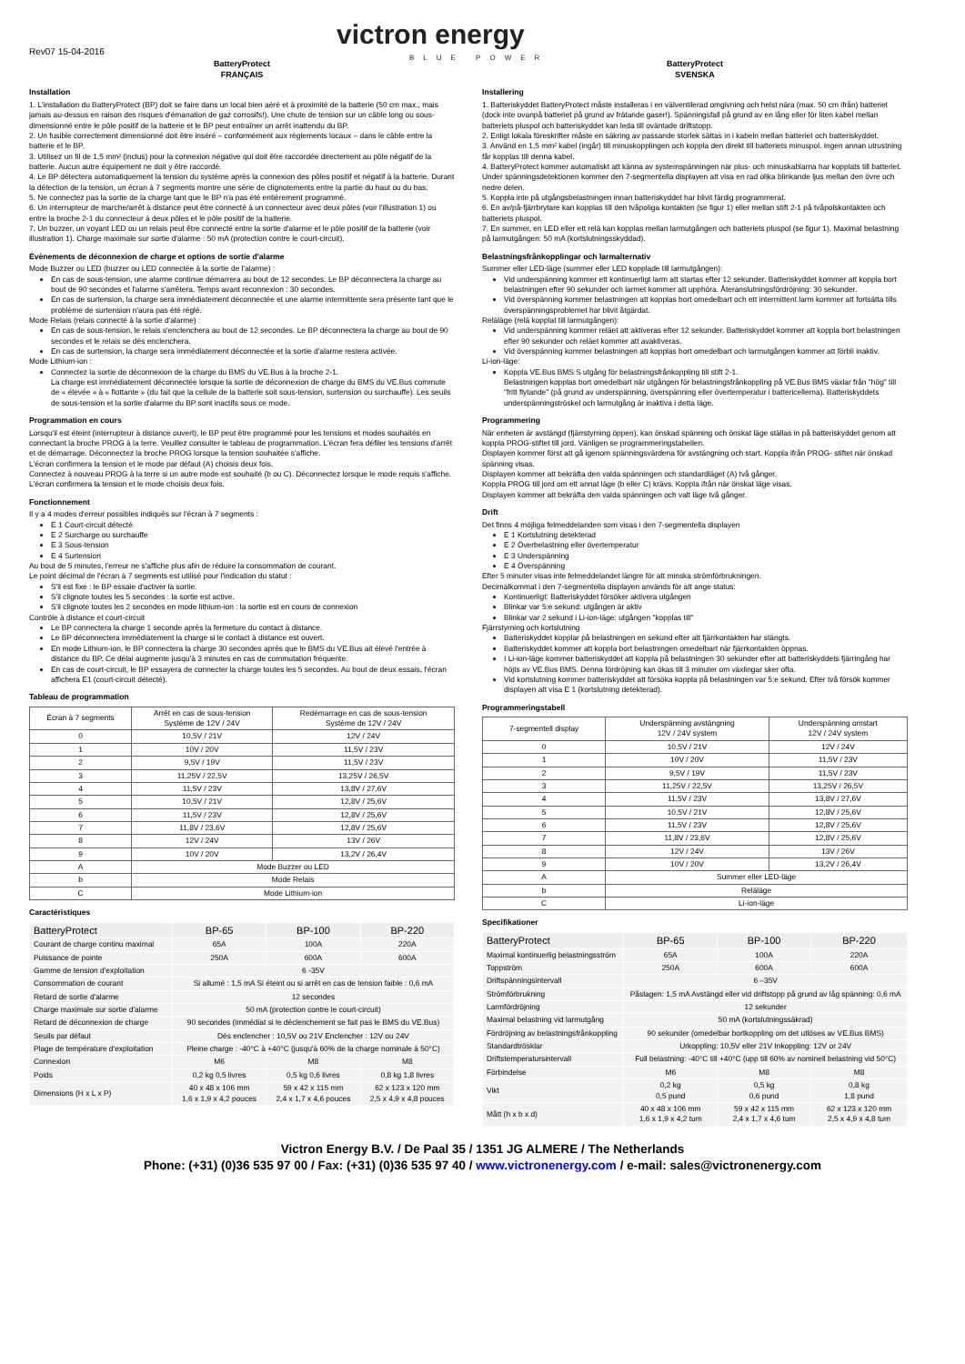Rev07 15-04-2016
victron energy
BLUE POWER
BatteryProtect
FRANÇAIS
Installation
1. L'installation du BatteryProtect (BP) doit se faire dans un local bien aéré et à proximité de la batterie (50 cm max., mais jamais au-dessus en raison des risques d'émanation de gaz corrosifs!). Une chute de tension sur un câble long ou sous-dimensionné entre le pôle positif de la batterie et le BP peut entraîner un arrêt inattendu du BP.
2. Un fusible correctement dimensionné doit être inséré – conformément aux règlements locaux – dans le câble entre la batterie et le BP.
3. Utilisez un fil de 1,5 mm² (inclus) pour la connexion négative qui doit être raccordée directement au pôle négatif de la batterie. Aucun autre équipement ne doit y être raccordé.
4. Le BP détectera automatiquement la tension du système après la connexion des pôles positif et négatif à la batterie. Durant la détection de la tension, un écran à 7 segments montre une série de clignotements entre la partie du haut ou du bas.
5. Ne connectez pas la sortie de la charge tant que le BP n'a pas été entièrement programmé.
6. Un interrupteur de marche/arrêt à distance peut être connecté à un connecteur avec deux pôles (voir l'illustration 1) ou entre la broche 2-1 du connecteur à deux pôles et le pôle positif de la batterie.
7. Un buzzer, un voyant LED ou un relais peut être connecté entre la sortie d'alarme et le pôle positif de la batterie (voir illustration 1). Charge maximale sur sortie d'alarme : 50 mA (protection contre le court-circuit).
Évènements de déconnexion de charge et options de sortie d'alarme
Mode Buzzer ou LED (buzzer ou LED connectée à la sortie de l'alarme) :
En cas de sous-tension, une alarme continue démarrera au bout de 12 secondes. Le BP déconnectera la charge au bout de 90 secondes et l'alarme s'arrêtera. Temps avant reconnexion : 30 secondes.
En cas de surtension, la charge sera immédiatement déconnectée et une alarme intermittente sera présente tant que le problème de surtension n'aura pas été réglé.
Mode Relais (relais connecté à la sortie d'alarme) :
En cas de sous-tension, le relais s'enclenchera au bout de 12 secondes. Le BP déconnectera la charge au bout de 90 secondes et le relais se dés enclenchera.
En cas de surtension, la charge sera immédiatement déconnectée et la sortie d'alarme restera activée.
Mode Lithium-ion :
Connectez la sortie de déconnexion de la charge du BMS du VE.Bus à la broche 2-1.
La charge est immédiatement déconnectée lorsque la sortie de déconnexion de charge du BMS du VE.Bus commute de « élevée » à « flottante » (du fait que la cellule de la batterie soit sous-tension, surtension ou surchauffe). Les seuils de sous-tension et la sortie d'alarme du BP sont inactifs sous ce mode.
Programmation en cours
Lorsqu'il est éteint (interrupteur à distance ouvert), le BP peut être programmé pour les tensions et modes souhaités en connectant la broche PROG à la terre. Veuillez consulter le tableau de programmation. L'écran fera défiler les tensions d'arrêt et de démarrage. Déconnectez la broche PROG lorsque la tension souhaitée s'affiche.
L'écran confirmera la tension et le mode par défaut (A) choisis deux fois.
Connectez à nouveau PROG à la terre si un autre mode est souhaité (b ou C). Déconnectez lorsque le mode requis s'affiche.
L'écran confirmera la tension et le mode choisis deux fois.
Fonctionnement
Il y a 4 modes d'erreur possibles indiqués sur l'écran à 7 segments :
E 1 Court-circuit détecté
E 2 Surcharge ou surchauffe
E 3 Sous-tension
E 4 Surtension
Au bout de 5 minutes, l'erreur ne s'affiche plus afin de réduire la consommation de courant.
Le point décimal de l'écran à 7 segments est utilisé pour l'indication du statut :
S'il est fixe : le BP essaie d'activer la sortie.
S'il clignote toutes les 5 secondes : la sortie est active.
S'il clignote toutes les 2 secondes en mode lithium-ion : la sortie est en cours de connexion
Contrôle à distance et court-circuit
Le BP connectera la charge 1 seconde après la fermeture du contact à distance.
Le BP déconnectera immédiatement la charge si le contact à distance est ouvert.
En mode Lithium-ion, le BP connectera la charge 30 secondes après que le BMS du VE.Bus ait élevé l'entrée à distance du BP. Ce délai augmente jusqu'à 3 minutes en cas de commutation fréquente.
En cas de court-circuit, le BP essayera de connecter la charge toutes les 5 secondes. Au bout de deux essais, l'écran affichera E1 (court-circuit détecté).
Tableau de programmation
| Écran à 7 segments | Arrêt en cas de sous-tension Système de 12V / 24V | Redémarrage en cas de sous-tension Système de 12V / 24V |
| --- | --- | --- |
| 0 | 10,5V / 21V | 12V / 24V |
| 1 | 10V / 20V | 11,5V / 23V |
| 2 | 9,5V / 19V | 11,5V / 23V |
| 3 | 11,25V / 22,5V | 13,25V / 26,5V |
| 4 | 11,5V / 23V | 13,8V / 27,6V |
| 5 | 10,5V / 21V | 12,8V / 25,6V |
| 6 | 11,5V / 23V | 12,8V / 25,6V |
| 7 | 11,8V / 23,6V | 12,8V / 25,6V |
| 8 | 12V / 24V | 13V / 26V |
| 9 | 10V / 20V | 13,2V / 26,4V |
| A | Mode Buzzer ou LED | |
| b | Mode Relais | |
| C | Mode Lithium-ion | |
Caractéristiques
| BatteryProtect | BP-65 | BP-100 | BP-220 |
| Courant de charge continu maximal | 65A | 100A | 220A |
| Puissance de pointe | 250A | 600A | 600A |
| Gamme de tension d'exploitation | 6 -35V | | |
| Consommation de courant | Si allumé : 1,5 mA Si éteint ou si arrêt en cas de tension faible : 0,6 mA | | |
| Retard de sortie d'alarme | 12 secondes | | |
| Charge maximale sur sortie d'alarme | 50 mA (protection contre le court-circuit) | | |
| Retard de déconnexion de charge | 90 secondes (immédiat si le déclenchement se fait pas le BMS du VE.Bus) | | |
| Seuils par défaut | Dés enclencher : 10,5V ou 21V Enclencher : 12V ou 24V | | |
| Plage de température d'exploitation | Pleine charge : -40°C à +40°C (jusqu'à 60% de la charge nominale à 50°C) | | |
| Connexion | M6 | M8 | M8 |
| Poids | 0,2 kg 0,5 livres | 0,5 kg 0,6 livres | 0,8 kg 1,8 livres |
| Dimensions (H x L x P) | 40 x 48 x 106 mm 1,6 x 1,9 x 4,2 pouces | 59 x 42 x 115 mm 2,4 x 1,7 x 4,6 pouces | 62 x 123 x 120 mm 2,5 x 4,9 x 4,8 pouces |
BatteryProtect
SVENSKA
Installering
1. Batteriskyddet BatteryProtect måste installeras i en välventilerad omgivning och helst nära (max. 50 cm ifrån) batteriet (dock inte ovanpå batteriet på grund av frätande gaser!). Spänningsfall på grund av en lång eller för liten kabel mellan batteriets pluspol och batteriskyddet kan leda till oväntade driftstopp.
2. Enligt lokala föreskrifter måste en säkring av passande storlek sättas in i kabeln mellan batteriet och batteriskyddet.
3. Använd en 1,5 mm² kabel (ingår) till minuskopplingen och koppla den direkt till batteriets minuspol. Ingen annan utrustning får kopplas till denna kabel.
4. BatteryProtect kommer automatiskt att känna av systemspänningen när plus- och minuskablarna har kopplats till batteriet. Under spänningsdetektionen kommer den 7-segmentella displayen att visa en rad olika blinkande ljus mellan den övre och nedre delen.
5. Koppla inte på utgångsbelastningen innan batteriskyddet har blivit färdig programmerat.
6. En av/på-fjärrbrytare kan kopplas till den tvåpoliga kontakten (se figur 1) eller mellan stift 2-1 på tvåpolskontakten och batteriets pluspol.
7. En summer, en LED eller ett relä kan kopplas mellan larmutgången och batteriets pluspol (se figur 1). Maximal belastning på larmutgången: 50 mA (kortslutningsskyddad).
Belastningsfrånkopplingar och larmalternativ
Summer eller LED-läge (summer eller LED kopplade till larmutgången):
Vid underspänning kommer ett kontinuerligt larm att startas efter 12 sekunder. Batteriskyddet kommer att koppla bort belastningen efter 90 sekunder och larmet kommer att upphöra. Återanslutningsfördröjning: 30 sekunder.
Vid överspänning kommer belastningen att kopplas bort omedelbart och ett intermittent larm kommer att fortsätta tills överspänningsproblemet har blivit åtgärdat.
Reläläge (relä kopplat till larmutgången):
Vid underspänning kommer reläet att aktiveras efter 12 sekunder. Batteriskyddet kommer att koppla bort belastningen efter 90 sekunder och reläet kommer att avaktiveras.
Vid överspänning kommer belastningen att kopplas bort omedelbart och larmutgången kommer att förbli inaktiv.
Li-ion-läge:
Koppla VE.Bus BMS:S utgång för belastningsfrånkoppling till stift 2-1.
Belastningen kopplas bort omedelbart när utgången för belastningsfrånkoppling på VE.Bus BMS växlar från "hög" till "fritt flytande" (på grund av underspänning, överspänning eller övertemperatur i battericellerna). Batteriskyddets underspänningströskel och larmutgång är inaktiva i detta läge.
Programmering
När enheten är avstängd (fjärrstyrning öppen), kan önskad spänning och önskat läge ställas in på batteriskyddet genom att koppla PROG-stiftet till jord. Vänligen se programmeringstabellen.
Displayen kommer först att gå igenom spänningsvärdena för avstängning och start. Koppla ifrån PROG- stiftet när önskad spänning visas.
Displayen kommer att bekräfta den valda spänningen och standardläget (A) två gånger.
Koppla PROG till jord om ett annat läge (b eller C) krävs. Koppla ifrån när önskat läge visas.
Displayen kommer att bekräfta den valda spänningen och valt läge två gånger.
Drift
Det finns 4 möjliga felmeddelanden som visas i den 7-segmentella displayen
E 1 Kortslutning detekterad
E 2 Överbelastning eller övertemperatur
E 3 Underspänning
E 4 Överspänning
Efter 5 minuter visas inte felmeddelandet längre för att minska strömförbrukningen.
Decimalkommat i den 7-segmentella displayen används för att ange status:
Kontinuerligt: Batteriskyddet försöker aktivera utgången
Blinkar var 5:e sekund: utgången är aktiv
Blinkar var 2 sekund i Li-ion-läge: utgången "kopplas till"
Fjärrstyrning och kortslutning
Batteriskyddet kopplar på belastningen en sekund efter att fjärrkontakten har stängts.
Batteriskyddet kommer att koppla bort belastningen omedelbart när fjärrkontakten öppnas.
I Li-ion-läge kommer batteriskyddet att koppla på belastningen 30 sekunder efter att batteriskyddets fjärringång har höjts av VE.Bus BMS. Denna fördröjning kan ökas till 3 minuter om växlingar sker ofta.
Vid kortslutning kommer batteriskyddet att försöka koppla på belastningen var 5:e sekund. Efter två försök kommer displayen att visa E 1 (kortslutning detekterad).
Programmeringstabell
| 7-segmentell display | Underspänning avstängning 12V / 24V system | Underspänning omstart 12V / 24V system |
| --- | --- | --- |
| 0 | 10,5V / 21V | 12V / 24V |
| 1 | 10V / 20V | 11,5V / 23V |
| 2 | 9,5V / 19V | 11,5V / 23V |
| 3 | 11,25V / 22,5V | 13,25V / 26,5V |
| 4 | 11,5V / 23V | 13,8V / 27,6V |
| 5 | 10,5V / 21V | 12,8V / 25,6V |
| 6 | 11,5V / 23V | 12,8V / 25,6V |
| 7 | 11,8V / 23,6V | 12,8V / 25,6V |
| 8 | 12V / 24V | 13V / 26V |
| 9 | 10V / 20V | 13,2V / 26,4V |
| A | Summer eller LED-läge | |
| b | Reläläge | |
| C | Li-ion-läge | |
Specifikationer
| BatteryProtect | BP-65 | BP-100 | BP-220 |
| Maximal kontinuerlig belastningsström | 65A | 100A | 220A |
| Toppström | 250A | 600A | 600A |
| Driftspänningsintervall | 6 –35V | | |
| Strömförbrukning | Påslagen: 1,5 mA Avstängd eller vid driftstopp på grund av låg spänning: 0,6 mA | | |
| Larmfördröjning | 12 sekunder | | |
| Maximal belastning vid larmutgång | 50 mA (kortslutningssäkrad) | | |
| Fördröjning av belastningsfrånkoppling | 90 sekunder (omedelbar bortkoppling om det utlöses av VE.Bus BMS) | | |
| Standardtrösklar | Urkoppling: 10,5V eller 21V Inkoppling: 12V or 24V | | |
| Driftstemperatursintervall | Full belastning: -40°C till +40°C (upp till 60% av nominell belastning vid 50°C) | | |
| Förbindelse | M6 | M8 | M8 |
| Vikt | 0,2 kg 0,5 pund | 0,5 kg 0,6 pund | 0,8 kg 1,8 pund |
| Mått (h x b x d) | 40 x 48 x 106 mm 1,6 x 1,9 x 4,2 tum | 59 x 42 x 115 mm 2,4 x 1,7 x 4,6 tum | 62 x 123 x 120 mm 2,5 x 4,9 x 4,8 tum |
Victron Energy B.V. / De Paal 35 / 1351 JG ALMERE / The Netherlands
Phone: (+31) (0)36 535 97 00 / Fax: (+31) (0)36 535 97 40 / www.victronenergy.com / e-mail: sales@victronenergy.com